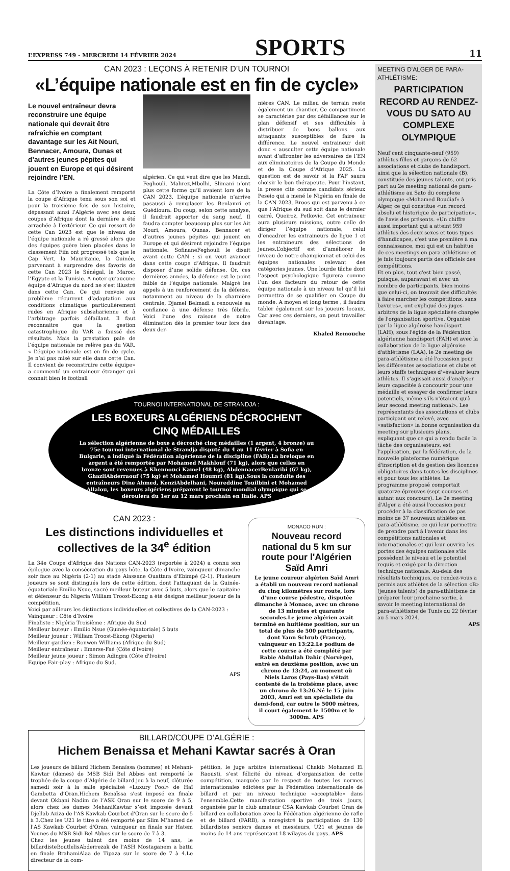L’EXPRESS 749 - MERCREDI 14 FÉVRIER 2024
SPORTS
11
CAN 2023 : LEÇONS À RETENIR D’UN TOURNOI
«L’équipe nationale est en fin de cycle»
Le nouvel entraîneur devra reconstruire une équipe nationale qui devrait être rafraîchie en comptant davantage sur les Ait Nouri, Bennacer, Amoura, Ounas et d’autres jeunes pépites qui jouent en Europe et qui désirent rejoindre l’EN.
La Côte d’Ivoire a finalement remporté la coupe d’Afrique tenu sous son sol et pour la troisième fois de son histoire, dépassant ainsi l’Algérie avec ses deux coupes d’Afrique dont la dernière a été arrachée à l’extérieur. Ce qui ressort de cette Can 2023 est que le niveau de l’équipe nationale a ré gressé alors que des équipes guère bien placées dans le classement Fifa ont progressé tels que le Cap Vert, la Mauritanie, la Guinée, parvenant à surprendre des favoris de cette Can 2023 le Sénégal, le Maroc, l’Egypte et la Tunisie. A noter qu’aucune équipe d’Afrique du nord ne s’est illustré dans cette Can. Ce qui renvoie au problème récurrent d’adaptation aux conditions climatique particulièrement rudes en Afrique subsaharienne et à l’arbitrage parfois défaillant. Il faut reconnaitre que la gestion catastrophique du VAR a faussé des résultats. Mais la prestation pale de l’équipe nationale ne relève pas du VAR. « L’équipe nationale est en fin de cycle. Je n’ai pas misé sur elle dans cette Can. Il convient de reconstruire cette équipe» a commenté un entraineur étranger qui connait bien le football
algérien. Ce qui veut dire que les Mandi, Feghouli, Mahrez,Mbolhi, Slimani n’ont plus cette forme qu’il avaient lors de la CAN 2023. L’équipe nationale n’arrive pasaussi à remplacer les Benlamri et Guédioura. Du coup, selon cette analyse, il faudrait apporter du sang neuf. Il faudra compter beaucoup plus sur les Ait Nouri, Amoura, Ounas, Bennacer et d’autres jeunes pépites qui jouent en Europe et qui désirent rejoindre l’équipe nationale. SofinaneFeghouli le disait avant cette CAN : si on veut avancer dans cette coupe d’Afrique. Il faudrait disposer d’une solide défense. Or, ces dernières années, la défense est le point faible de l’équipe nationale. Malgré les appels à un renforcement de la défense, notamment au niveau de la charnière centrale, Djamel Belmadi a renouvelé sa confiance à une défense très fébrile. Voici l’une des raisons de notre élimination dès le premier tour lors des deux der-
nières CAN. Le milieu de terrain reste également un chantier. Ce compartiment se caractérise par des défaillances sur le plan défensif et ses difficultés à distribuer de bons ballons aux attaquants susceptibles de faire la différence. Le nouvel entraineur doit donc « ausculter cette équipe nationale avant d’affronter les adversaires de l’EN aux éliminatoires de la Coupe du Monde et de la Coupe d’Afrique 2025. La question est de savoir si la FAF saura choisir le bon thérapeute. Pour l’instant, la presse cite comme candidats sérieux Peseio qui a mené le Nigéria en finale de la CAN 2023, Broos qui est parvenu à ce que l’Afrique du sud soit dans le dernier carré, Queiroz, Petkovic. Cet entraineur aura plusieurs missions, outre celle de diriger l’équipe nationale, celui d’encadrer les entraineurs de ligue 1 et les entraineurs des sélections de jeunes.L’objectif est d’améliorer le niveau de notre championnat et celui des équipes nationales relevant des catégories jeunes. Une lourde tâche dont l’aspect psychologique figurera comme l’un des facteurs du retour de cette équipe nationale à un niveau tel qu’il lui permettra de se qualifier en Coupe du monde. A moyen et long terme , il faudra tabler également sur les joueurs locaux. Car avec ces derniers, on peut travailler davantage.
Khaled Remouche
TOURNOI INTERNATIONAL DE STRANDJA :
LES BOXEURS ALGÉRIENS DÉCROCHENT CINQ MÉDAILLES
La sélection algérienne de boxe a décroché cinq médailles (1 argent, 4 bronze) au 75e tournoi international de Strandja disputé du 4 au 11 février à Sofia en Bulgarie, a indiqué la Fédération algérienne de la discipline (FAB).La breloque en argent a été remportée par Mohamed Makhlouf (71 kg), alors que celles en bronze sont revenues à Khennouci Kamel (48 kg), AbdennacerBenlaribi (67 kg), GhazliAbderraouf (75 kg) et Mohamed Houmri (81 kg).Sous la conduite des entraîneurs Dine Ahmed, KenziAbdelhani, Noureddine Touilbini et Mohamed Allalou, les boxeurs algériens préparent le tournoi mondial olympique qui se déroulera du 1er au 12 mars prochain en Italie. APS
CAN 2023 :
Les distinctions individuelles et collectives de la 34<sup>e</sup> édition
La 34e Coupe d'Afrique des Nations CAN-2023 (reportée à 2024) a connu son épilogue avec la consécration du pays hôte, la Côte d'Ivoire, vainqueur dimanche soir face au Nigéria (2-1) au stade Alassane Ouattara d'Ebimpé (2-1). Plusieurs joueurs se sont distingués lors de cette édition, dont l'attaquant de la Guinée-équatoriale Emilio Nsue, sacré meilleur buteur avec 5 buts, alors que le capitaine et défenseur du Nigeria William Troost-Ekong a été désigné meilleur joueur de la compétition.
Voici par ailleurs les distinctions individuelles et collectives de la CAN-2023 :
Vainqueur : Côte d’Ivoire
Finaliste : Nigéria Troisième : Afrique du Sud
Meilleur buteur : Emilio Nsue (Guinée-équatoriale) 5 buts
Meilleur joueur : William Troost-Ekong (Nigeria)
Meilleur gardien : Ronwen Williams (Afrique du Sud)
Meilleur entraîneur : Emerse-Faé (Côte d'Ivoire)
Meilleur jeune joueur : Simon Adingra (Côte d'Ivoire)
Equipe Fair-play : Afrique du Sud.
APS
MONACO RUN :
Nouveau record national du 5 km sur route pour l'Algérien Saïd Amri
Le jeune coureur algérien Saïd Amri a établi un nouveau record national du cinq kilomètres sur route, lors d’une course pédestre, disputée dimanche à Monaco, avec un chrono de 13 minutes et quarante secondes.Le jeune algérien avait terminé en huitième position, sur un total de plus de 500 participants, dont Yann Schrub (France), vainqueur en 13:22.Le podium de cette course a été complété par Rabie Abdullah Dahir (Norvège), entré en deuxième position, avec un chrono de 13:24, au moment où Niels Laros (Pays-Bas) s'était contenté de la troisième place, avec un chrono de 13:26.Né le 15 juin 2003, Amri est un spécialiste du demi-fond, car outre le 5000 mètres, il court également le 1500m et le 3000m. APS
BILLARD/COUPE D’ALGÉRIE :
Hichem Benaissa et Mehani Kawtar sacrés à Oran
Les joueurs de billard Hichem Benaïssa (hommes) et Mehani-Kawtar (dames) de MSB Sidi Bel Abbes ont remporté le trophée de la coupe d’Algérie de billard jeu à la neuf, clôturée samedi soir à la salle spécialisé «Luxury Pool» de Haï Gambetta d’Oran.Hichem Benaïssa s'est imposé en finale devant Okbani Nadim de l’ASK Oran sur le score de 9 à 5, alors chez les dames MehaniKawtar s’est imposée devant Djellab Aziza de l'AS Kawkab Courbet d'Oran sur le score de 5 à 3.Chez les U21 le titre a été remporté par Slim M’hamed de l'AS Kawkab Courbet d'Oran, vainqueur en finale sur Hatem Younes du MSB Sidi Bel Abbes sur le score de 7 à 3.
Chez les jeunes talent des moins de 14 ans, le billardisteBoutlelisAbderrezak de l'ASH Mostaganem a battu en finale BrahamiAlaa de Tipaza sur le score de 7 à 4.Le directeur de la com-
pétition, le juge arbitre international Chakib Mohamed El Raousti, s’est félicité du niveau d’organisation de cette compétition, marquée par le respect de toutes les normes internationales édictées par la Fédération internationale de billard et par un niveau technique «acceptable» dans l'ensemble.Cette manifestation sportive de trois jours, organisée par le club amateur CSA Kawkab Courbet Oran de billard en collaboration avec la Fédération algérienne de rafle et de billard (FARB), a enregistré la participation de 130 billardistes seniors dames et messieurs, U21 et jeunes de moins de 14 ans représentant 18 wilayas du pays. APS
MEETING D'ALGER DE PARA-ATHLÉTISME:
PARTICIPATION RECORD AU RENDEZ-VOUS DU SATO AU COMPLEXE OLYMPIQUE
Neuf cent cinquante-neuf (959) athlètes filles et garçons de 62 associations et clubs de handisport, ainsi que la sélection nationale (B), constituée des jeunes talents, ont pris part au 2e meeting national de para-athlétisme au Sato du complexe olympique «Mohamed Boudiaf» à Alger, ce qui constitue «un record absolu et historique de participation», de l'avis des présents. «Un chiffre aussi important qui a atteint 959 athlètes des deux sexes et tous types d'handicapes, c'est une première à ma connaissance, moi qui est un habitué de ces meetings en para-athlétisme et je fais toujours partis des officiels des compétitions.
Et en plus, tout c'est bien passé, puisque, auparavant et avec un nombre de participants, bien moins que celui-ci, on trouvait des difficultés à faire marcher les compétitions, sans bavures», ont expliqué des juges-arbitres de la ligue spécialisée chargée de l'organisation sportive. Organisé par la ligue algéroise handisport (LAH), sous l'égide de la Fédération algérienne handisport (FAH) et avec la collaboration de la ligue algéroise d'athlétisme (LAA), le 2e meeting de para-athlétisme a été l'occasion pour les différentes associations et clubs et leurs staffs techniques d'»évaluer leurs athlètes. Il s’agissait aussi d'analyser leurs capacités à concourir pour une médaille et essayer de confirmer leurs potentiels, même s'ils n'étaient qu'à leur second meeting national». Les représentants des associations et clubs participant ont relevé, avec «satisfaction» la bonne organisation du meeting sur plusieurs plans, expliquant que ce qui a rendu facile la tâche des organisateurs, est l'application, par la fédération, de la nouvelle plateforme numérique d'inscription et de gestion des licences obligatoires dans toutes les disciplines et pour tous les athlètes. Le programme proposé comportait quatorze épreuves (sept courses et autant aux concours). Le 2e meeting d'Alger a été aussi l'occasion pour procéder à la classification de pas moins de 37 nouveaux athlètes en para-athlétisme, ce qui leur permettra de prendre part à l'avenir dans les compétitions nationales et internationales et qui leur ouvrira les portes des équipes nationales s'ils possèdent le niveau et le potentiel requis et exigé par la direction technique nationale. Au-delà des résultats techniques, ce rendez-vous a permis aux athlètes de la sélection «B» (jeunes talents) de para-athlétisme de préparer leur prochaine sortie, à savoir le meeting international de para-athlétisme de Tunis du 22 février au 5 mars 2024.
APS